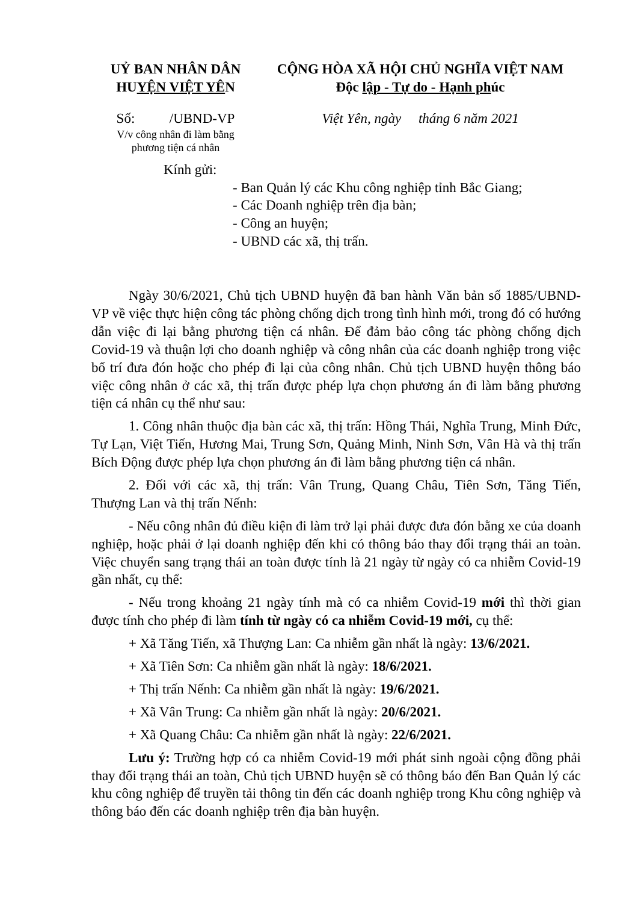UỶ BAN NHÂN DÂN
HUYỆN VIỆT YÊN
Số: /UBND-VP
V/v công nhân đi làm bằng
phương tiện cá nhân
CỘNG HÒA XÃ HỘI CHỦ NGHĨA VIỆT NAM
Độc lập - Tự do - Hạnh phúc
Việt Yên, ngày tháng 6 năm 2021
Kính gửi:
- Ban Quản lý các Khu công nghiệp tỉnh Bắc Giang;
- Các Doanh nghiệp trên địa bàn;
- Công an huyện;
- UBND các xã, thị trấn.
Ngày 30/6/2021, Chủ tịch UBND huyện đã ban hành Văn bản số 1885/UBND-VP về việc thực hiện công tác phòng chống dịch trong tình hình mới, trong đó có hướng dẫn việc đi lại bằng phương tiện cá nhân. Để đảm bảo công tác phòng chống dịch Covid-19 và thuận lợi cho doanh nghiệp và công nhân của các doanh nghiệp trong việc bố trí đưa đón hoặc cho phép đi lại của công nhân. Chủ tịch UBND huyện thông báo việc công nhân ở các xã, thị trấn được phép lựa chọn phương án đi làm bằng phương tiện cá nhân cụ thể như sau:
1. Công nhân thuộc địa bàn các xã, thị trấn: Hồng Thái, Nghĩa Trung, Minh Đức, Tự Lạn, Việt Tiến, Hương Mai, Trung Sơn, Quảng Minh, Ninh Sơn, Vân Hà và thị trấn Bích Động được phép lựa chọn phương án đi làm bằng phương tiện cá nhân.
2. Đối với các xã, thị trấn: Vân Trung, Quang Châu, Tiên Sơn, Tăng Tiến, Thượng Lan và thị trấn Nếnh:
- Nếu công nhân đủ điều kiện đi làm trở lại phải được đưa đón bằng xe của doanh nghiệp, hoặc phải ở lại doanh nghiệp đến khi có thông báo thay đổi trạng thái an toàn. Việc chuyển sang trạng thái an toàn được tính là 21 ngày từ ngày có ca nhiễm Covid-19 gần nhất, cụ thể:
- Nếu trong khoảng 21 ngày tính mà có ca nhiễm Covid-19 mới thì thời gian được tính cho phép đi làm tính từ ngày có ca nhiễm Covid-19 mới, cụ thể:
+ Xã Tăng Tiến, xã Thượng Lan: Ca nhiễm gần nhất là ngày: 13/6/2021.
+ Xã Tiên Sơn: Ca nhiễm gần nhất là ngày: 18/6/2021.
+ Thị trấn Nếnh: Ca nhiễm gần nhất là ngày: 19/6/2021.
+ Xã Vân Trung: Ca nhiễm gần nhất là ngày: 20/6/2021.
+ Xã Quang Châu: Ca nhiễm gần nhất là ngày: 22/6/2021.
Lưu ý: Trường hợp có ca nhiễm Covid-19 mới phát sinh ngoài cộng đồng phải thay đổi trạng thái an toàn, Chủ tịch UBND huyện sẽ có thông báo đến Ban Quản lý các khu công nghiệp để truyền tải thông tin đến các doanh nghiệp trong Khu công nghiệp và thông báo đến các doanh nghiệp trên địa bàn huyện.